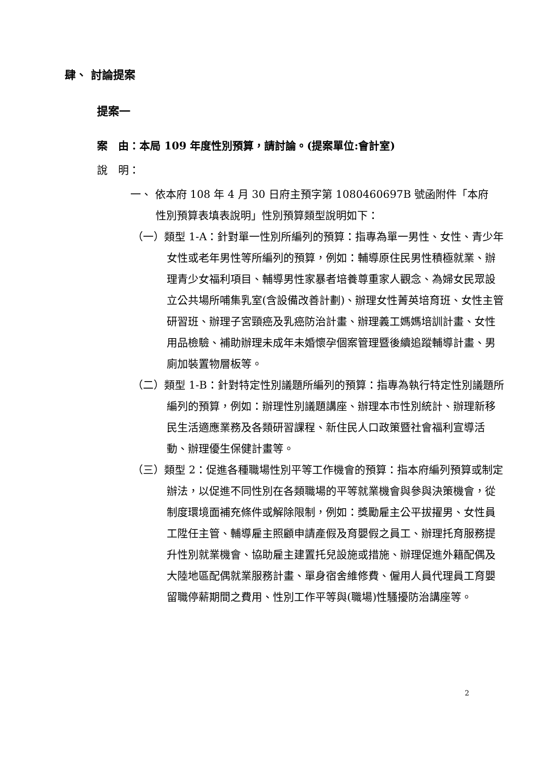肆、 討論提案
提案一
案　由：本局 109 年度性別預算，請討論。(提案單位:會計室)
說　明：
一、 依本府 108 年 4 月 30 日府主預字第 1080460697B 號函附件「本府性別預算表填表說明」性別預算類型說明如下：
（一）類型 1-A：針對單一性別所編列的預算：指專為單一男性、女性、青少年女性或老年男性等所編列的預算，例如：輔導原住民男性積極就業、辦理青少女福利項目、輔導男性家暴者培養尊重家人觀念、為婦女民眾設立公共場所哺集乳室(含設備改善計劃)、辦理女性菁英培育班、女性主管研習班、辦理子宮頸癌及乳癌防治計畫、辦理義工媽媽培訓計畫、女性用品檢驗、補助辦理未成年未婚懷孕個案管理暨後續追蹤輔導計畫、男廁加裝置物層板等。
（二）類型 1-B：針對特定性別議題所編列的預算：指專為執行特定性別議題所編列的預算，例如：辦理性別議題講座、辦理本市性別統計、辦理新移民生活適應業務及各類研習課程、新住民人口政策暨社會福利宣導活動、辦理優生保健計畫等。
（三）類型 2：促進各種職場性別平等工作機會的預算：指本府編列預算或制定辦法，以促進不同性別在各類職場的平等就業機會與參與決策機會，從制度環境面補充條件或解除限制，例如：獎勵雇主公平拔擢男、女性員工陞任主管、輔導雇主照顧申請產假及育嬰假之員工、辦理托育服務提升性別就業機會、協助雇主建置托兒設施或措施、辦理促進外籍配偶及大陸地區配偶就業服務計畫、單身宿舍維修費、僱用人員代理員工育嬰留職停薪期間之費用、性別工作平等與(職場)性騷擾防治講座等。
2